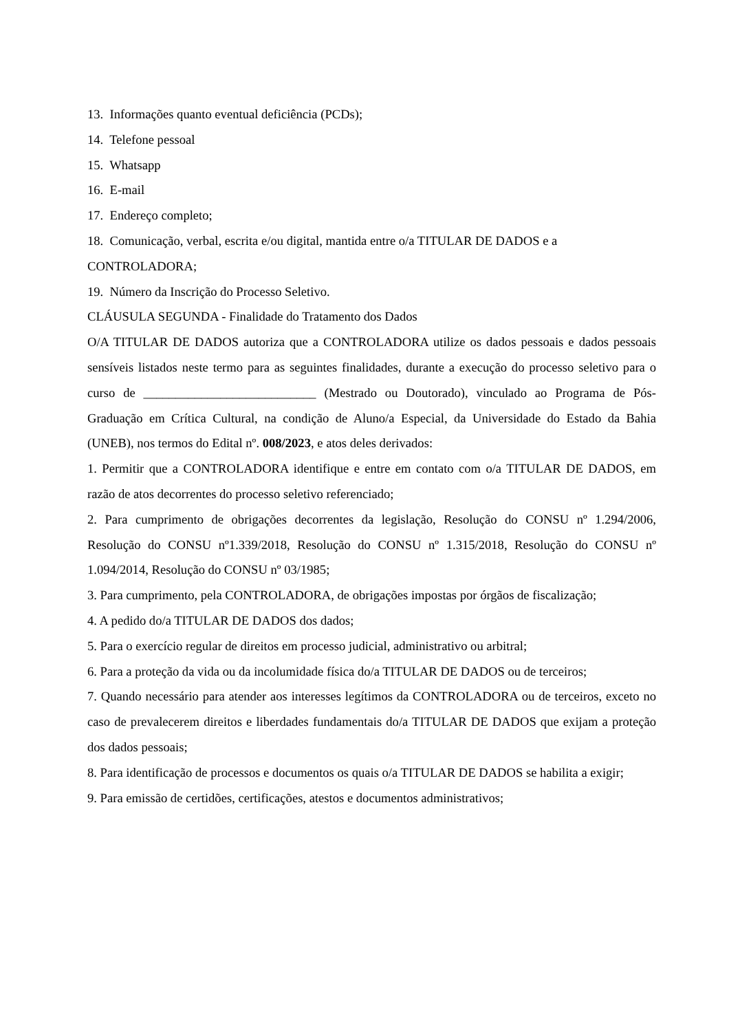13. Informações quanto eventual deficiência (PCDs);
14. Telefone pessoal
15. Whatsapp
16. E-mail
17. Endereço completo;
18. Comunicação, verbal, escrita e/ou digital, mantida entre o/a TITULAR DE DADOS e a CONTROLADORA;
19. Número da Inscrição do Processo Seletivo.
CLÁUSULA SEGUNDA - Finalidade do Tratamento dos Dados
O/A TITULAR DE DADOS autoriza que a CONTROLADORA utilize os dados pessoais e dados pessoais sensíveis listados neste termo para as seguintes finalidades, durante a execução do processo seletivo para o curso de ___________________________ (Mestrado ou Doutorado), vinculado ao Programa de Pós-Graduação em Crítica Cultural, na condição de Aluno/a Especial, da Universidade do Estado da Bahia (UNEB), nos termos do Edital nº. 008/2023, e atos deles derivados:
1. Permitir que a CONTROLADORA identifique e entre em contato com o/a TITULAR DE DADOS, em razão de atos decorrentes do processo seletivo referenciado;
2. Para cumprimento de obrigações decorrentes da legislação, Resolução do CONSU nº 1.294/2006, Resolução do CONSU nº1.339/2018, Resolução do CONSU nº 1.315/2018, Resolução do CONSU nº 1.094/2014, Resolução do CONSU nº 03/1985;
3. Para cumprimento, pela CONTROLADORA, de obrigações impostas por órgãos de fiscalização;
4. A pedido do/a TITULAR DE DADOS dos dados;
5. Para o exercício regular de direitos em processo judicial, administrativo ou arbitral;
6. Para a proteção da vida ou da incolumidade física do/a TITULAR DE DADOS ou de terceiros;
7. Quando necessário para atender aos interesses legítimos da CONTROLADORA ou de terceiros, exceto no caso de prevalecerem direitos e liberdades fundamentais do/a TITULAR DE DADOS que exijam a proteção dos dados pessoais;
8. Para identificação de processos e documentos os quais o/a TITULAR DE DADOS se habilita a exigir;
9. Para emissão de certidões, certificações, atestos e documentos administrativos;